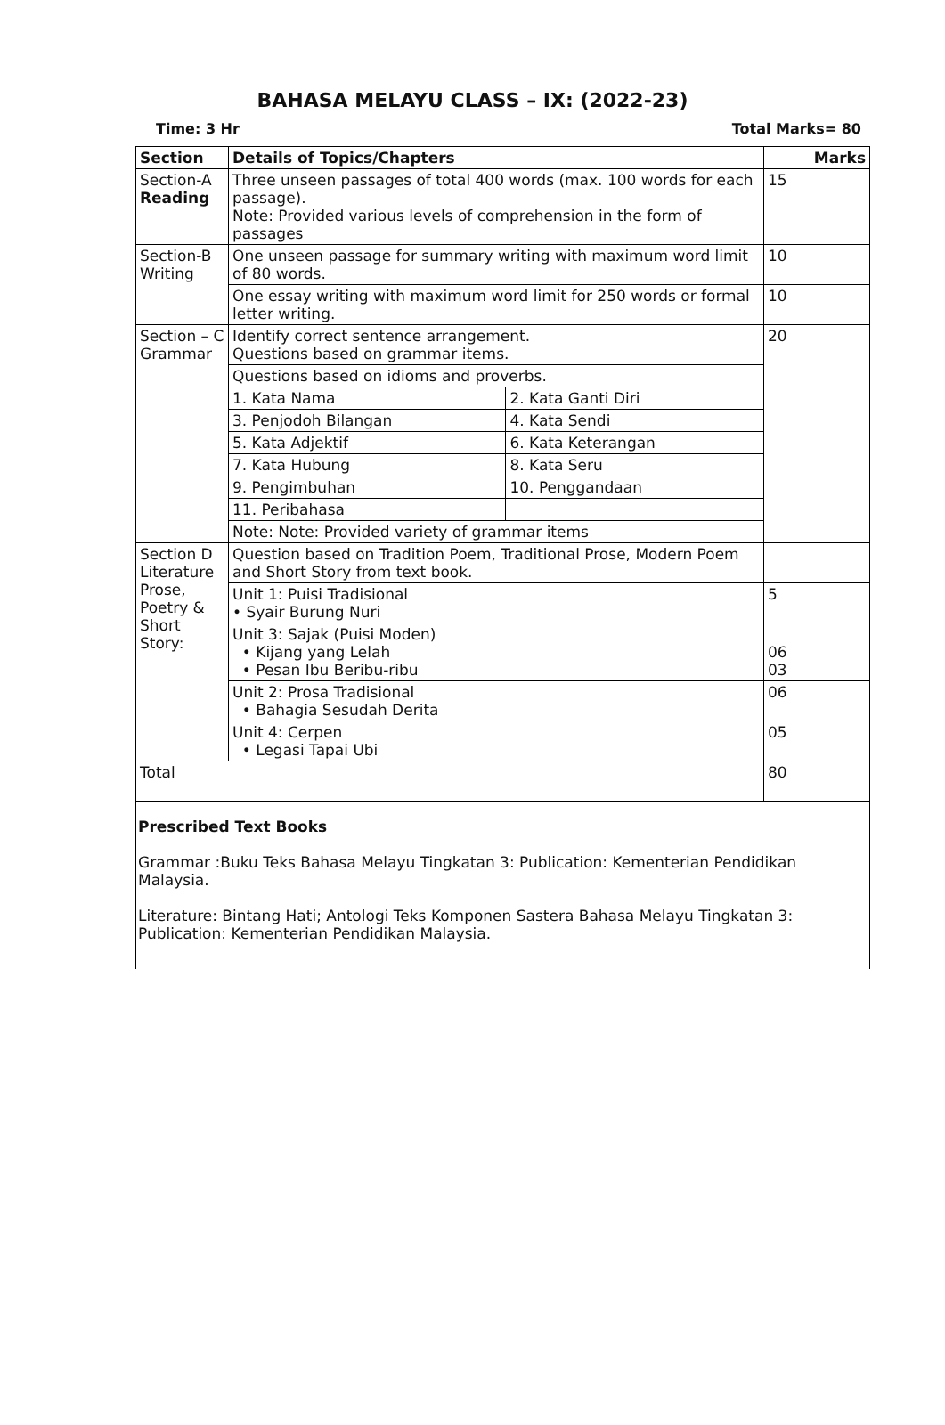BAHASA MELAYU CLASS – IX: (2022-23)
Time: 3 Hr Total Marks= 80
| Section | Details of Topics/Chapters | | Marks |
| --- | --- | --- | --- |
| Section-A Reading | Three unseen passages of total 400 words (max. 100 words for each passage). Note: Provided various levels of comprehension in the form of passages | | 15 |
| Section-B Writing | One unseen passage for summary writing with maximum word limit of 80 words. | | 10 |
| | One essay writing with maximum word limit for 250 words or formal letter writing. | | 10 |
| Section – C Grammar | Identify correct sentence arrangement. Questions based on grammar items. | | 20 |
| | Questions based on idioms and proverbs. | | |
| | 1. Kata Nama | 2. Kata Ganti Diri | |
| | 3. Penjodoh Bilangan | 4. Kata Sendi | |
| | 5. Kata Adjektif | 6. Kata Keterangan | |
| | 7. Kata Hubung | 8. Kata Seru | |
| | 9. Pengimbuhan | 10. Penggandaan | |
| | 11. Peribahasa | | |
| | Note: Note: Provided variety of grammar items | | |
| Section D Literature Prose, Poetry & Short Story: | Question based on Tradition Poem, Traditional Prose, Modern Poem and Short Story from text book. | | |
| | Unit 1: Puisi Tradisional • Syair Burung Nuri | | 5 |
| | Unit 3: Sajak (Puisi Moden) • Kijang yang Lelah • Pesan Ibu Beribu-ribu | | 06 03 |
| | Unit 2: Prosa Tradisional • Bahagia Sesudah Derita | | 06 |
| | Unit 4: Cerpen • Legasi Tapai Ubi | | 05 |
| Total | | | 80 |
Prescribed Text Books
Grammar :Buku Teks Bahasa Melayu Tingkatan 3: Publication: Kementerian Pendidikan Malaysia.
Literature: Bintang Hati; Antologi Teks Komponen Sastera Bahasa Melayu Tingkatan 3: Publication: Kementerian Pendidikan Malaysia.